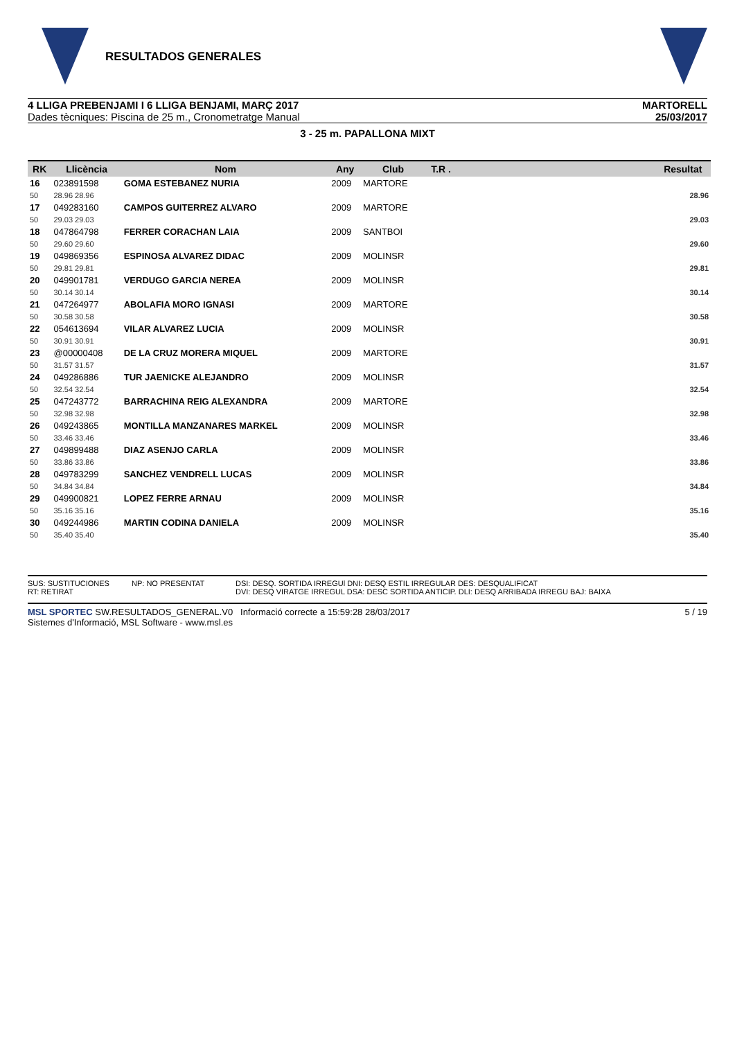RESULTADOS GENERALES
4 LLIGA PREBENJAMI I 6 LLIGA BENJAMI, MARÇ 2017
Dades tècniques: Piscina de 25 m., Cronometratge Manual
MARTORELL
25/03/2017
3 - 25 m. PAPALLONA MIXT
| RK | Llicència | Nom | Any | Club | T.R . | | Resultat |
| --- | --- | --- | --- | --- | --- | --- | --- |
| 16 | 023891598 | GOMA ESTEBANEZ NURIA | 2009 | MARTORE | | | |
| 50 | 28.96 28.96 | | | | | | 28.96 |
| 17 | 049283160 | CAMPOS GUITERREZ ALVARO | 2009 | MARTORE | | | |
| 50 | 29.03 29.03 | | | | | | 29.03 |
| 18 | 047864798 | FERRER CORACHAN LAIA | 2009 | SANTBOI | | | |
| 50 | 29.60 29.60 | | | | | | 29.60 |
| 19 | 049869356 | ESPINOSA ALVAREZ DIDAC | 2009 | MOLINSR | | | |
| 50 | 29.81 29.81 | | | | | | 29.81 |
| 20 | 049901781 | VERDUGO GARCIA NEREA | 2009 | MOLINSR | | | |
| 50 | 30.14 30.14 | | | | | | 30.14 |
| 21 | 047264977 | ABOLAFIA MORO IGNASI | 2009 | MARTORE | | | |
| 50 | 30.58 30.58 | | | | | | 30.58 |
| 22 | 054613694 | VILAR ALVAREZ LUCIA | 2009 | MOLINSR | | | |
| 50 | 30.91 30.91 | | | | | | 30.91 |
| 23 | @00000408 | DE LA CRUZ MORERA MIQUEL | 2009 | MARTORE | | | |
| 50 | 31.57 31.57 | | | | | | 31.57 |
| 24 | 049286886 | TUR JAENICKE ALEJANDRO | 2009 | MOLINSR | | | |
| 50 | 32.54 32.54 | | | | | | 32.54 |
| 25 | 047243772 | BARRACHINA REIG ALEXANDRA | 2009 | MARTORE | | | |
| 50 | 32.98 32.98 | | | | | | 32.98 |
| 26 | 049243865 | MONTILLA MANZANARES MARKEL | 2009 | MOLINSR | | | |
| 50 | 33.46 33.46 | | | | | | 33.46 |
| 27 | 049899488 | DIAZ ASENJO CARLA | 2009 | MOLINSR | | | |
| 50 | 33.86 33.86 | | | | | | 33.86 |
| 28 | 049783299 | SANCHEZ VENDRELL LUCAS | 2009 | MOLINSR | | | |
| 50 | 34.84 34.84 | | | | | | 34.84 |
| 29 | 049900821 | LOPEZ FERRE ARNAU | 2009 | MOLINSR | | | |
| 50 | 35.16 35.16 | | | | | | 35.16 |
| 30 | 049244986 | MARTIN CODINA DANIELA | 2009 | MOLINSR | | | |
| 50 | 35.40 35.40 | | | | | | 35.40 |
SUS: SUSTITUCIONES
RT: RETIRAT
NP: NO PRESENTAT
DSI: DESQ. SORTIDA IRREGUl DNI: DESQ ESTIL IRREGULAR DES: DESQUALIFICAT
DVI: DESQ VIRATGE IRREGUL DSA: DESC SORTIDA ANTICIP. DLI: DESQ ARRIBADA IRREGU BAJ: BAIXA
MSL SPORTEC SW.RESULTADOS_GENERAL.V0 Informació correcte a 15:59:28 28/03/2017
Sistemes d'Informació, MSL Software - www.msl.es
5 / 19